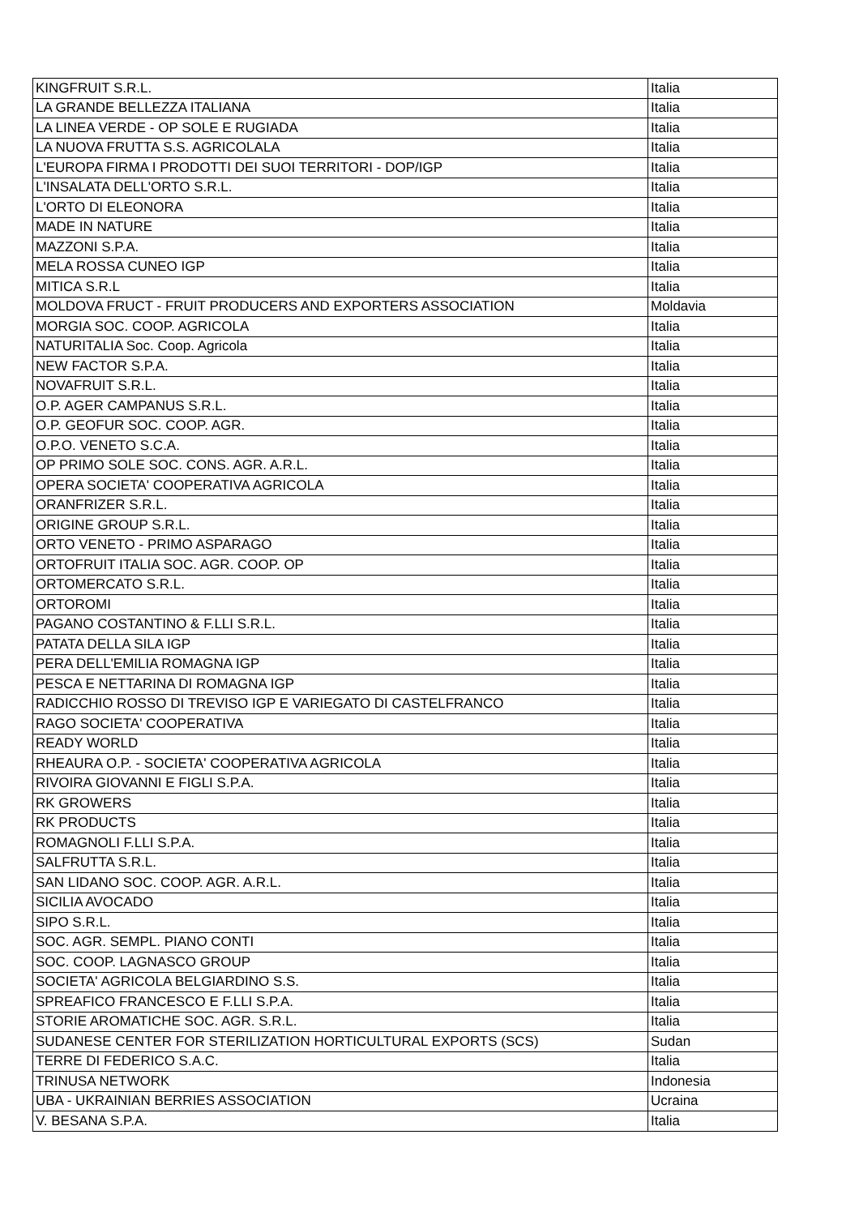| KINGFRUIT S.R.L. | Italia |
| LA GRANDE BELLEZZA ITALIANA | Italia |
| LA LINEA VERDE - OP SOLE E RUGIADA | Italia |
| LA NUOVA FRUTTA S.S. AGRICOLALA | Italia |
| L'EUROPA FIRMA I PRODOTTI DEI SUOI TERRITORI - DOP/IGP | Italia |
| L'INSALATA DELL'ORTO S.R.L. | Italia |
| L'ORTO DI ELEONORA | Italia |
| MADE IN NATURE | Italia |
| MAZZONI S.P.A. | Italia |
| MELA ROSSA CUNEO IGP | Italia |
| MITICA S.R.L | Italia |
| MOLDOVA FRUCT - FRUIT PRODUCERS AND EXPORTERS ASSOCIATION | Moldavia |
| MORGIA SOC. COOP. AGRICOLA | Italia |
| NATURITALIA Soc. Coop. Agricola | Italia |
| NEW FACTOR S.P.A. | Italia |
| NOVAFRUIT S.R.L. | Italia |
| O.P. AGER CAMPANUS S.R.L. | Italia |
| O.P. GEOFUR SOC. COOP. AGR. | Italia |
| O.P.O. VENETO S.C.A. | Italia |
| OP PRIMO SOLE SOC. CONS. AGR. A.R.L. | Italia |
| OPERA SOCIETA' COOPERATIVA AGRICOLA | Italia |
| ORANFRIZER S.R.L. | Italia |
| ORIGINE GROUP S.R.L. | Italia |
| ORTO VENETO - PRIMO ASPARAGO | Italia |
| ORTOFRUIT ITALIA SOC. AGR. COOP. OP | Italia |
| ORTOMERCATO S.R.L. | Italia |
| ORTOROMI | Italia |
| PAGANO COSTANTINO & F.LLI S.R.L. | Italia |
| PATATA DELLA SILA IGP | Italia |
| PERA DELL'EMILIA ROMAGNA IGP | Italia |
| PESCA E NETTARINA DI ROMAGNA IGP | Italia |
| RADICCHIO ROSSO DI TREVISO IGP E VARIEGATO DI CASTELFRANCO | Italia |
| RAGO SOCIETA' COOPERATIVA | Italia |
| READY WORLD | Italia |
| RHEAURA O.P. - SOCIETA' COOPERATIVA AGRICOLA | Italia |
| RIVOIRA GIOVANNI E FIGLI S.P.A. | Italia |
| RK GROWERS | Italia |
| RK PRODUCTS | Italia |
| ROMAGNOLI F.LLI S.P.A. | Italia |
| SALFRUTTA S.R.L. | Italia |
| SAN LIDANO SOC. COOP. AGR. A.R.L. | Italia |
| SICILIA AVOCADO | Italia |
| SIPO S.R.L. | Italia |
| SOC. AGR. SEMPL. PIANO CONTI | Italia |
| SOC. COOP. LAGNASCO GROUP | Italia |
| SOCIETA' AGRICOLA BELGIARDINO S.S. | Italia |
| SPREAFICO FRANCESCO E F.LLI S.P.A. | Italia |
| STORIE AROMATICHE SOC. AGR. S.R.L. | Italia |
| SUDANESE CENTER FOR STERILIZATION HORTICULTURAL EXPORTS (SCS) | Sudan |
| TERRE DI FEDERICO S.A.C. | Italia |
| TRINUSA NETWORK | Indonesia |
| UBA - UKRAINIAN BERRIES ASSOCIATION | Ucraina |
| V. BESANA S.P.A. | Italia |